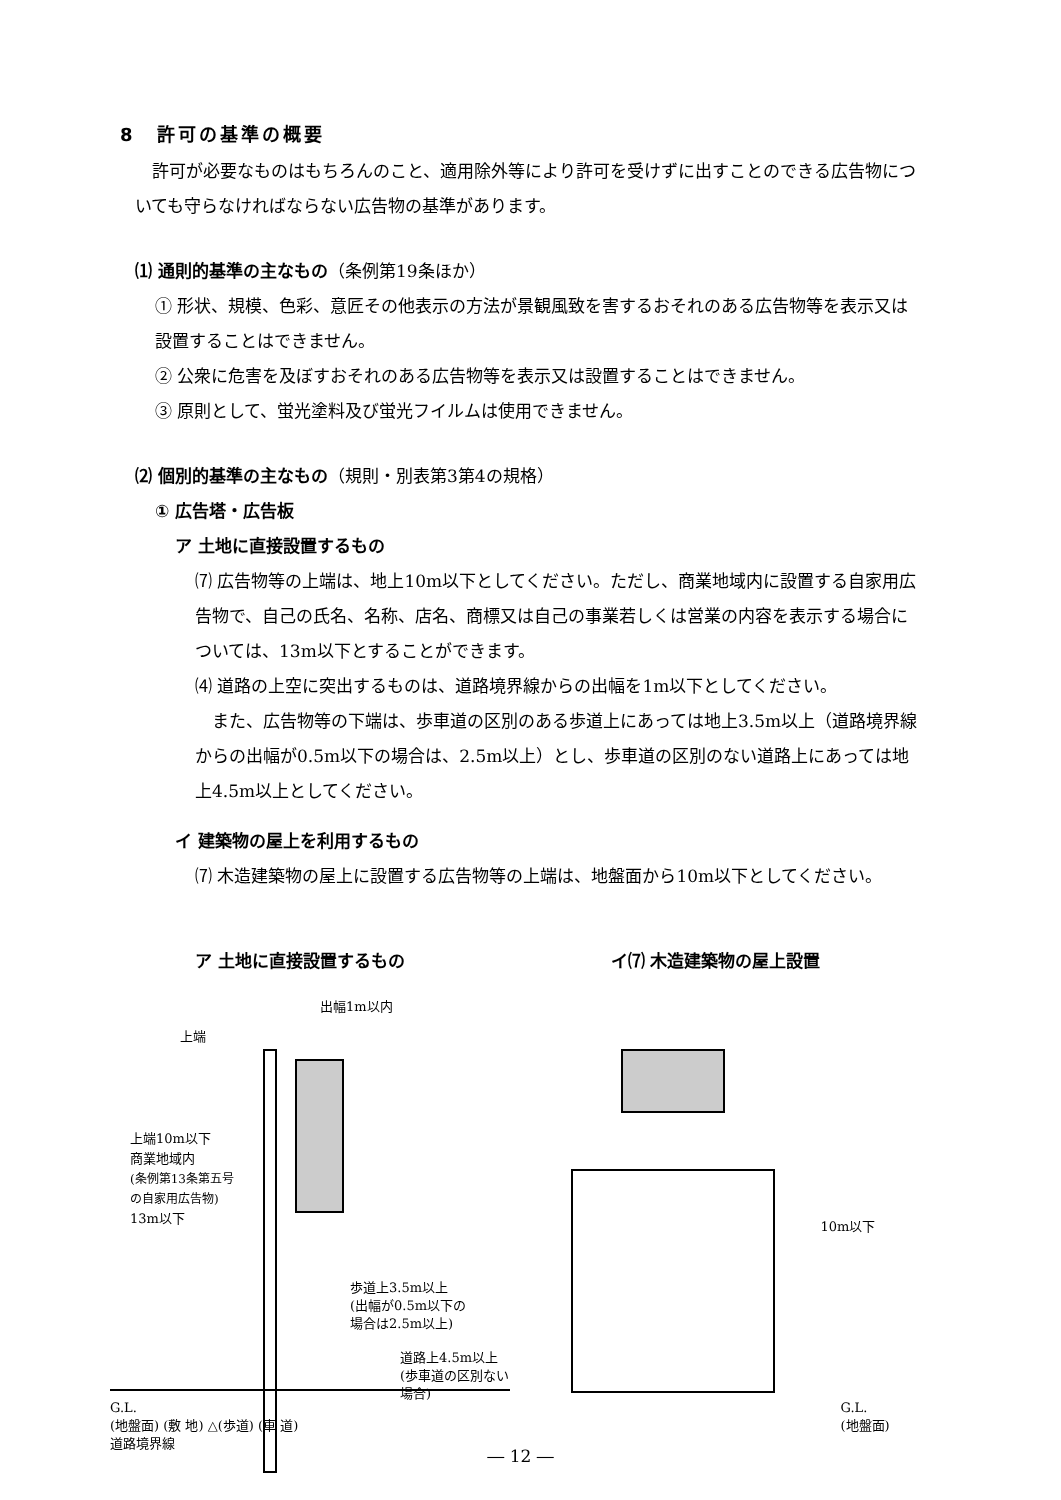8　許可の基準の概要
許可が必要なものはもちろんのこと、適用除外等により許可を受けずに出すことのできる広告物についても守らなければならない広告物の基準があります。
⑴ 通則的基準の主なもの（条例第19条ほか）
① 形状、規模、色彩、意匠その他表示の方法が景観風致を害するおそれのある広告物等を表示又は設置することはできません。
② 公衆に危害を及ぼすおそれのある広告物等を表示又は設置することはできません。
③ 原則として、蛍光塗料及び蛍光フイルムは使用できません。
⑵ 個別的基準の主なもの（規則・別表第3第4の規格）
① 広告塔・広告板
ア 土地に直接設置するもの
⑺ 広告物等の上端は、地上10m以下としてください。ただし、商業地域内に設置する自家用広告物で、自己の氏名、名称、店名、商標又は自己の事業若しくは営業の内容を表示する場合については、13m以下とすることができます。
⑷ 道路の上空に突出するものは、道路境界線からの出幅を1m以下としてください。
　また、広告物等の下端は、歩車道の区別のある歩道上にあっては地上3.5m以上（道路境界線からの出幅が0.5m以下の場合は、2.5m以上）とし、歩車道の区別のない道路上にあっては地上4.5m以上としてください。
イ 建築物の屋上を利用するもの
⑺ 木造建築物の屋上に設置する広告物等の上端は、地盤面から10m以下としてください。
ア 土地に直接設置するもの
出幅1m以内
上端
上端10m以下
商業地域内
(条例第13条第五号
の自家用広告物)
13m以下
歩道上3.5m以上
(出幅が0.5m以下の
場合は2.5m以上)
道路上4.5m以上
(歩車道の区別ない場合)
G.L.
(地盤面) (敷 地) △(歩道) (車 道)
道路境界線
イ⑺ 木造建築物の屋上設置
10m以下
G.L.
(地盤面)
― 12 ―